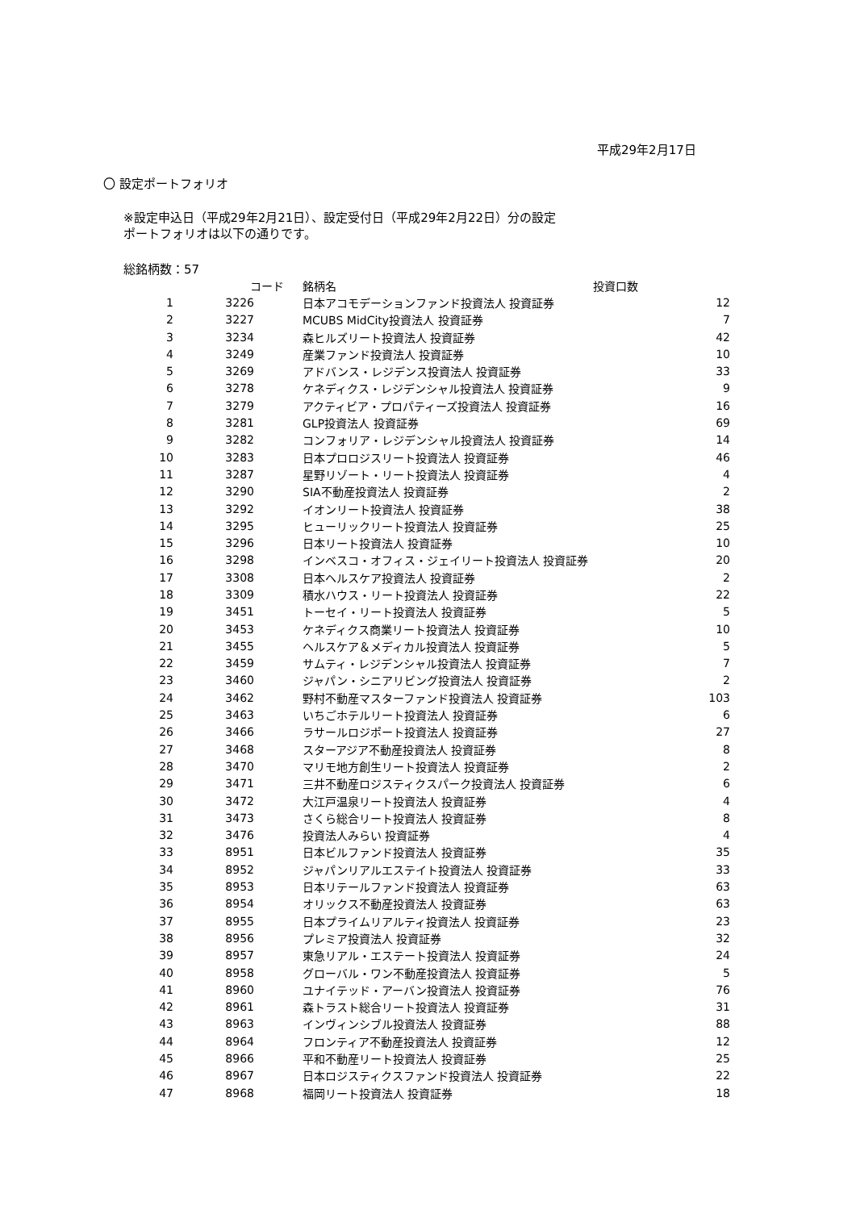平成29年2月17日
〇 設定ポートフォリオ
※設定申込日（平成29年2月21日）、設定受付日（平成29年2月22日）分の設定
ポートフォリオは以下の通りです。
総銘柄数：57
| | コード | 銘柄名 | 投資口数 |
| --- | --- | --- | --- |
| 1 | 3226 | 日本アコモデーションファンド投資法人 投資証券 | 12 |
| 2 | 3227 | MCUBS MidCity投資法人 投資証券 | 7 |
| 3 | 3234 | 森ヒルズリート投資法人 投資証券 | 42 |
| 4 | 3249 | 産業ファンド投資法人 投資証券 | 10 |
| 5 | 3269 | アドバンス・レジデンス投資法人 投資証券 | 33 |
| 6 | 3278 | ケネディクス・レジデンシャル投資法人 投資証券 | 9 |
| 7 | 3279 | アクティビア・プロパティーズ投資法人 投資証券 | 16 |
| 8 | 3281 | GLP投資法人 投資証券 | 69 |
| 9 | 3282 | コンフォリア・レジデンシャル投資法人 投資証券 | 14 |
| 10 | 3283 | 日本プロロジスリート投資法人 投資証券 | 46 |
| 11 | 3287 | 星野リゾート・リート投資法人 投資証券 | 4 |
| 12 | 3290 | SIA不動産投資法人 投資証券 | 2 |
| 13 | 3292 | イオンリート投資法人 投資証券 | 38 |
| 14 | 3295 | ヒューリックリート投資法人 投資証券 | 25 |
| 15 | 3296 | 日本リート投資法人 投資証券 | 10 |
| 16 | 3298 | インベスコ・オフィス・ジェイリート投資法人 投資証券 | 20 |
| 17 | 3308 | 日本ヘルスケア投資法人 投資証券 | 2 |
| 18 | 3309 | 積水ハウス・リート投資法人 投資証券 | 22 |
| 19 | 3451 | トーセイ・リート投資法人 投資証券 | 5 |
| 20 | 3453 | ケネディクス商業リート投資法人 投資証券 | 10 |
| 21 | 3455 | ヘルスケア＆メディカル投資法人 投資証券 | 5 |
| 22 | 3459 | サムティ・レジデンシャル投資法人 投資証券 | 7 |
| 23 | 3460 | ジャパン・シニアリビング投資法人 投資証券 | 2 |
| 24 | 3462 | 野村不動産マスターファンド投資法人 投資証券 | 103 |
| 25 | 3463 | いちごホテルリート投資法人 投資証券 | 6 |
| 26 | 3466 | ラサールロジポート投資法人 投資証券 | 27 |
| 27 | 3468 | スターアジア不動産投資法人 投資証券 | 8 |
| 28 | 3470 | マリモ地方創生リート投資法人 投資証券 | 2 |
| 29 | 3471 | 三井不動産ロジスティクスパーク投資法人 投資証券 | 6 |
| 30 | 3472 | 大江戸温泉リート投資法人 投資証券 | 4 |
| 31 | 3473 | さくら総合リート投資法人 投資証券 | 8 |
| 32 | 3476 | 投資法人みらい 投資証券 | 4 |
| 33 | 8951 | 日本ビルファンド投資法人 投資証券 | 35 |
| 34 | 8952 | ジャパンリアルエステイト投資法人 投資証券 | 33 |
| 35 | 8953 | 日本リテールファンド投資法人 投資証券 | 63 |
| 36 | 8954 | オリックス不動産投資法人 投資証券 | 63 |
| 37 | 8955 | 日本プライムリアルティ投資法人 投資証券 | 23 |
| 38 | 8956 | プレミア投資法人 投資証券 | 32 |
| 39 | 8957 | 東急リアル・エステート投資法人 投資証券 | 24 |
| 40 | 8958 | グローバル・ワン不動産投資法人 投資証券 | 5 |
| 41 | 8960 | ユナイテッド・アーバン投資法人 投資証券 | 76 |
| 42 | 8961 | 森トラスト総合リート投資法人 投資証券 | 31 |
| 43 | 8963 | インヴィンシブル投資法人 投資証券 | 88 |
| 44 | 8964 | フロンティア不動産投資法人 投資証券 | 12 |
| 45 | 8966 | 平和不動産リート投資法人 投資証券 | 25 |
| 46 | 8967 | 日本ロジスティクスファンド投資法人 投資証券 | 22 |
| 47 | 8968 | 福岡リート投資法人 投資証券 | 18 |